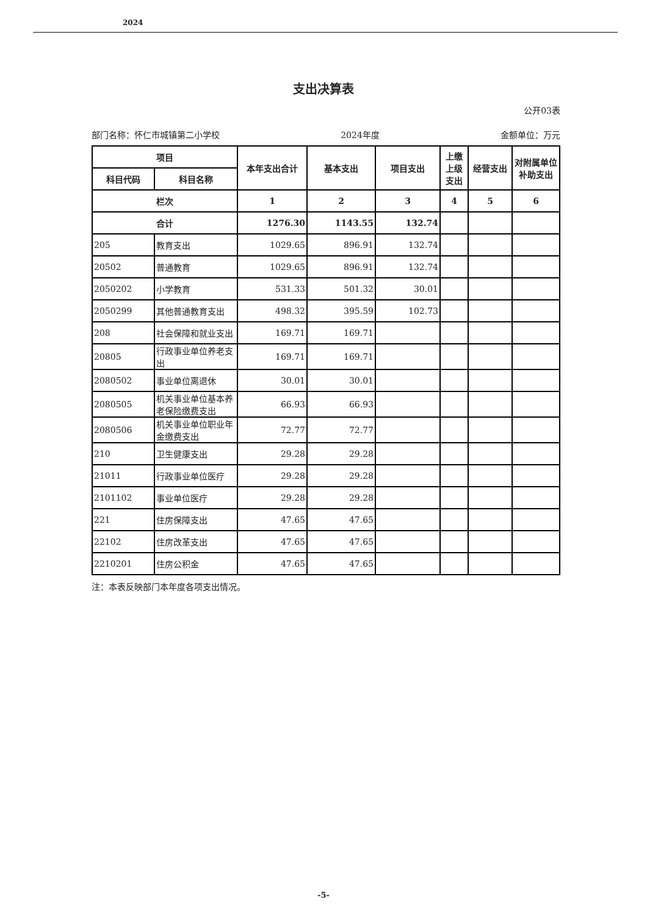2024
支出决算表
公开03表
部门名称：怀仁市城镇第二小学校 2024年度 金额单位：万元
| 项目 | | 本年支出合计 | 基本支出 | 项目支出 | 上缴上级支出 | 经营支出 | 对附属单位补助支出 |
| --- | --- | --- | --- | --- | --- | --- | --- |
| 科目代码 | 科目名称 | | | | | | |
| 栏次 | | 1 | 2 | 3 | 4 | 5 | 6 |
| 合计 | | 1276.30 | 1143.55 | 132.74 | | | |
| 205 | 教育支出 | 1029.65 | 896.91 | 132.74 | | | |
| 20502 | 普通教育 | 1029.65 | 896.91 | 132.74 | | | |
| 2050202 | 小学教育 | 531.33 | 501.32 | 30.01 | | | |
| 2050299 | 其他普通教育支出 | 498.32 | 395.59 | 102.73 | | | |
| 208 | 社会保障和就业支出 | 169.71 | 169.71 | | | | |
| 20805 | 行政事业单位养老支出 | 169.71 | 169.71 | | | | |
| 2080502 | 事业单位离退休 | 30.01 | 30.01 | | | | |
| 2080505 | 机关事业单位基本养老保险缴费支出 | 66.93 | 66.93 | | | | |
| 2080506 | 机关事业单位职业年金缴费支出 | 72.77 | 72.77 | | | | |
| 210 | 卫生健康支出 | 29.28 | 29.28 | | | | |
| 21011 | 行政事业单位医疗 | 29.28 | 29.28 | | | | |
| 2101102 | 事业单位医疗 | 29.28 | 29.28 | | | | |
| 221 | 住房保障支出 | 47.65 | 47.65 | | | | |
| 22102 | 住房改革支出 | 47.65 | 47.65 | | | | |
| 2210201 | 住房公积金 | 47.65 | 47.65 | | | | |
注：本表反映部门本年度各项支出情况。
-5-